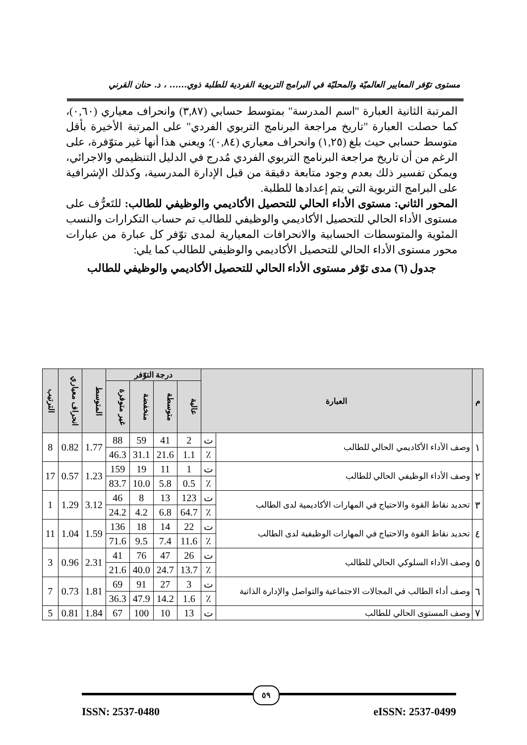مستوى توّفر المعايير العالميّة والمحليّة في البرامج التربوية الفردية للطلبة ذوي...... ، د. حنان القرني
المرتبة الثانية العبارة "اسم المدرسة" بمتوسط حسابي (٣,٨٧) وانحراف معياري (٠,٦٠)، كما حصلت العبارة "تاريخ مراجعة البرنامج التربوي الفردي" على المرتبة الأخيرة بأقل متوسط حسابي حيث بلغ (١,٢٥) وانحراف معياري (٠,٨٤)؛ ويعني هذا أنها غير متوّفرة، على الرغم من أن تاريخ مراجعة البرنامج التربوي الفردي مُدرج في الدليل التنظيمي والاجرائي، ويمكن تفسير ذلك بعدم وجود متابعة دقيقة من قبل الإدارة المدرسية، وكذلك الإشرافية على البرامج التربوية التي يتم إعدادها للطلبة.
المحور الثاني: مستوى الأداء الحالي للتحصيل الأكاديمي والوظيفي للطالب: للتَعرُّف على مستوى الأداء الحالي للتحصيل الأكاديمي والوظيفي للطالب تم حساب التكرارات والنسب المئوية والمتوسطات الحسابية والانحرافات المعيارية لمدى توّفر كل عبارة من عبارات محور مستوى الأداء الحالي للتحصيل الأكاديمي والوظيفي للطالب كما يلي:
جدول (٦) مدى توّفر مستوى الأداء الحالي للتحصيل الأكاديمي والوظيفي للطالب
| م | العبارة | | درجة التوّفر | | | | المتوسط | انحراف معياري | الترتيب |
| --- | --- | --- | --- | --- | --- | --- | --- | --- | --- |
| | | | عالية | متوسطة | منخفضة | غير متوفرة | | | |
| ١ | وصف الأداء الأكاديمي الحالي للطالب | ت | 2 | 41 | 59 | 88 | 1.77 | 0.82 | 8 |
| | | ٪ | 1.1 | 21.6 | 31.1 | 46.3 | | | |
| ٢ | وصف الأداء الوظيفي الحالي للطالب | ت | 1 | 11 | 19 | 159 | 1.23 | 0.57 | 17 |
| | | ٪ | 0.5 | 5.8 | 10.0 | 83.7 | | | |
| ٣ | تحديد نقاط القوة والاحتياج في المهارات الأكاديمية لدى الطالب | ت | 123 | 13 | 8 | 46 | 3.12 | 1.29 | 1 |
| | | ٪ | 64.7 | 6.8 | 4.2 | 24.2 | | | |
| ٤ | تحديد نقاط القوة والاحتياج في المهارات الوظيفية لدى الطالب | ت | 22 | 14 | 18 | 136 | 1.59 | 1.04 | 11 |
| | | ٪ | 11.6 | 7.4 | 9.5 | 71.6 | | | |
| ٥ | وصف الأداء السلوكي الحالي للطالب | ت | 26 | 47 | 76 | 41 | 2.31 | 0.96 | 3 |
| | | ٪ | 13.7 | 24.7 | 40.0 | 21.6 | | | |
| ٦ | وصف أداء الطالب في المجالات الاجتماعية والتواصل والإدارة الذاتية | ت | 3 | 27 | 91 | 69 | 1.81 | 0.73 | 7 |
| | | ٪ | 1.6 | 14.2 | 47.9 | 36.3 | | | |
| ٧ | وصف المستوى الحالي للطالب | ت | 13 | 10 | 100 | 67 | 1.84 | 0.81 | 5 |
٥٩
ISSN: 2537-0480 eISSN: 2537-0499